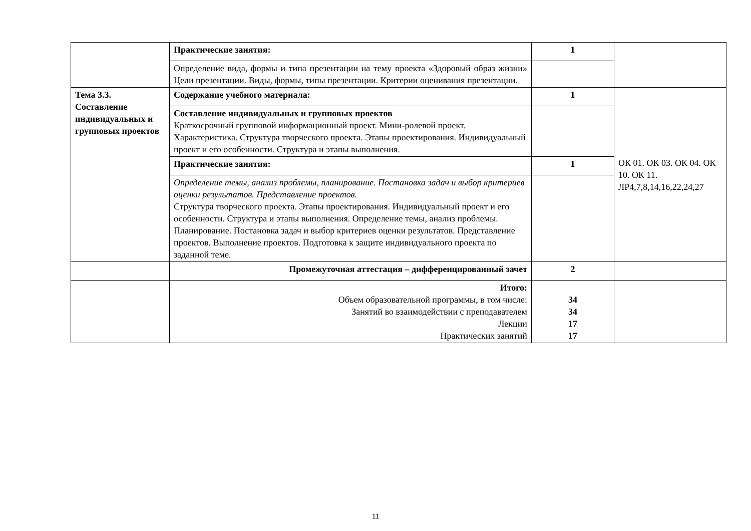| | Практические занятия: | 1 | |
| | Определение вида, формы и типа презентации на тему проекта «Здоровый образ жизни» Цели презентации. Виды, формы, типы презентации. Критерии оценивания презентации. | | |
| Тема 3.3. Составление индивидуальных и групповых проектов | Содержание учебного материала: | 1 | ОК 01. ОК 03. ОК 04. ОК 10. ОК 11. ЛР4,7,8,14,16,22,24,27 |
| | Составление индивидуальных и групповых проектов Краткосрочный групповой информационный проект. Мини-ролевой проект. Характеристика. Структура творческого проекта. Этапы проектирования. Индивидуальный проект и его особенности. Структура и этапы выполнения. | | |
| | Практические занятия: | 1 | |
| | Определение темы, анализ проблемы, планирование. Постановка задач и выбор критериев оценки результатов. Представление проектов. Структура творческого проекта. Этапы проектирования. Индивидуальный проект и его особенности. Структура и этапы выполнения. Определение темы, анализ проблемы. Планирование. Постановка задач и выбор критериев оценки результатов. Представление проектов. Выполнение проектов. Подготовка к защите индивидуального проекта по заданной теме. | | |
| | Промежуточная аттестация – дифференцированный зачет | 2 | |
| | Итого: Объем образовательной программы, в том числе: Занятий во взаимодействии с преподавателем Лекции Практических занятий | 34 34 17 17 | |
11